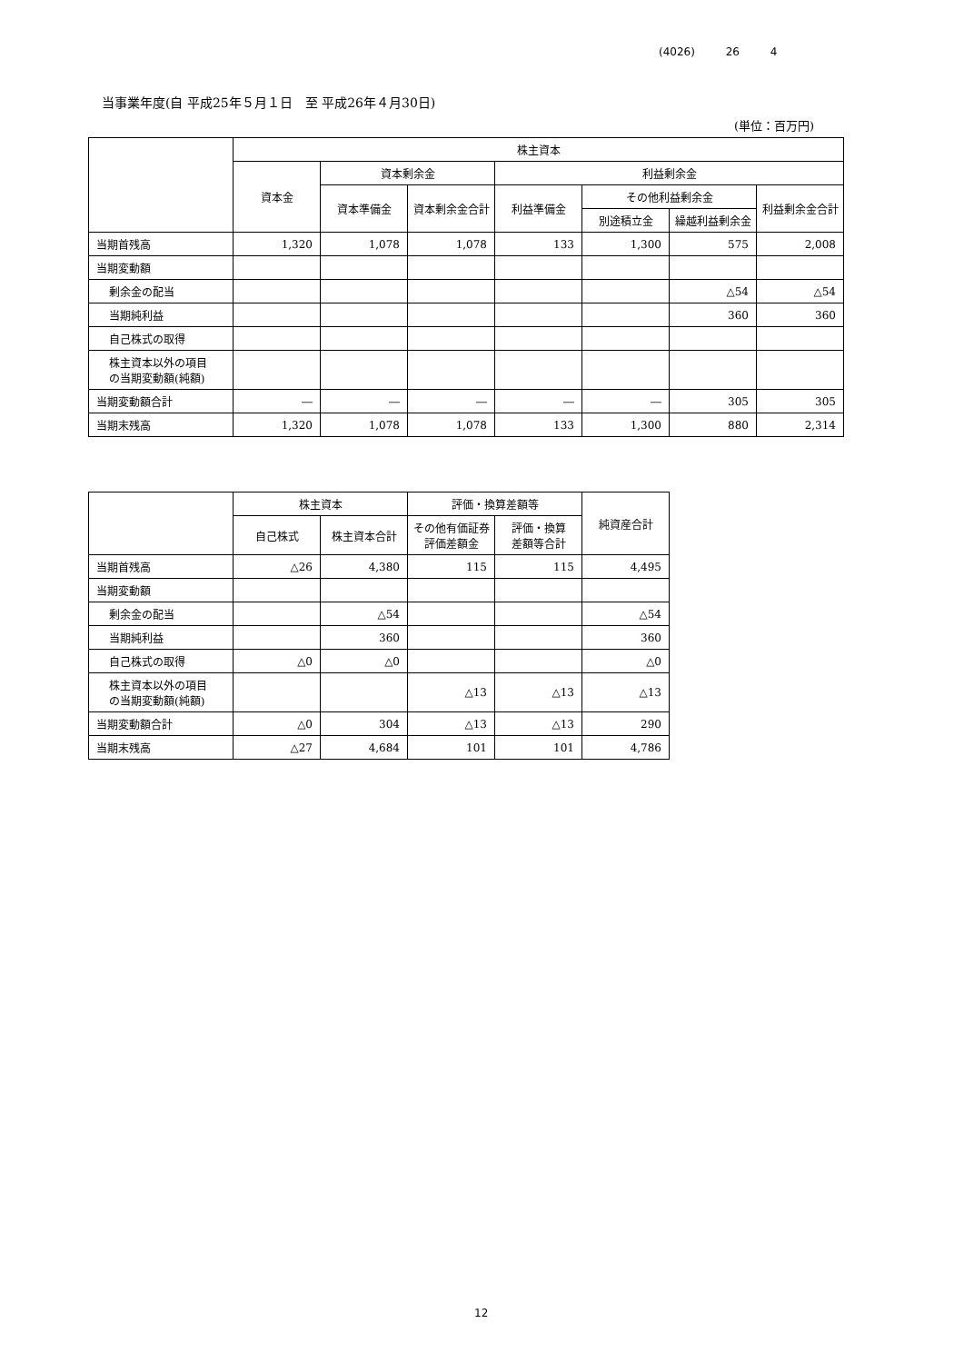(4026) 26 4
当事業年度(自 平成25年５月１日　至 平成26年４月30日)
(単位：百万円)
| | 株主資本 | | | | | | |
| --- | --- | --- | --- | --- | --- | --- | --- |
| | 資本金 | 資本剰余金 | | 利益剰余金 | | | |
| | | 資本準備金 | 資本剰余金合計 | 利益準備金 | その他利益剰余金 | | 利益剰余金合計 |
| | | | | | 別途積立金 | 繰越利益剰余金 | |
| 当期首残高 | 1,320 | 1,078 | 1,078 | 133 | 1,300 | 575 | 2,008 |
| 当期変動額 | | | | | | | |
| 剰余金の配当 | | | | | | △54 | △54 |
| 当期純利益 | | | | | | 360 | 360 |
| 自己株式の取得 | | | | | | | |
| 株主資本以外の項目 の当期変動額(純額) | | | | | | | |
| 当期変動額合計 | ― | ― | ― | ― | ― | 305 | 305 |
| 当期末残高 | 1,320 | 1,078 | 1,078 | 133 | 1,300 | 880 | 2,314 |
| | 株主資本 | | 評価・換算差額等 | | 純資産合計 |
| --- | --- | --- | --- | --- | --- |
| | 自己株式 | 株主資本合計 | その他有価証券 評価差額金 | 評価・換算 差額等合計 | |
| 当期首残高 | △26 | 4,380 | 115 | 115 | 4,495 |
| 当期変動額 | | | | | |
| 剰余金の配当 | | △54 | | | △54 |
| 当期純利益 | | 360 | | | 360 |
| 自己株式の取得 | △0 | △0 | | | △0 |
| 株主資本以外の項目 の当期変動額(純額) | | | △13 | △13 | △13 |
| 当期変動額合計 | △0 | 304 | △13 | △13 | 290 |
| 当期末残高 | △27 | 4,684 | 101 | 101 | 4,786 |
12